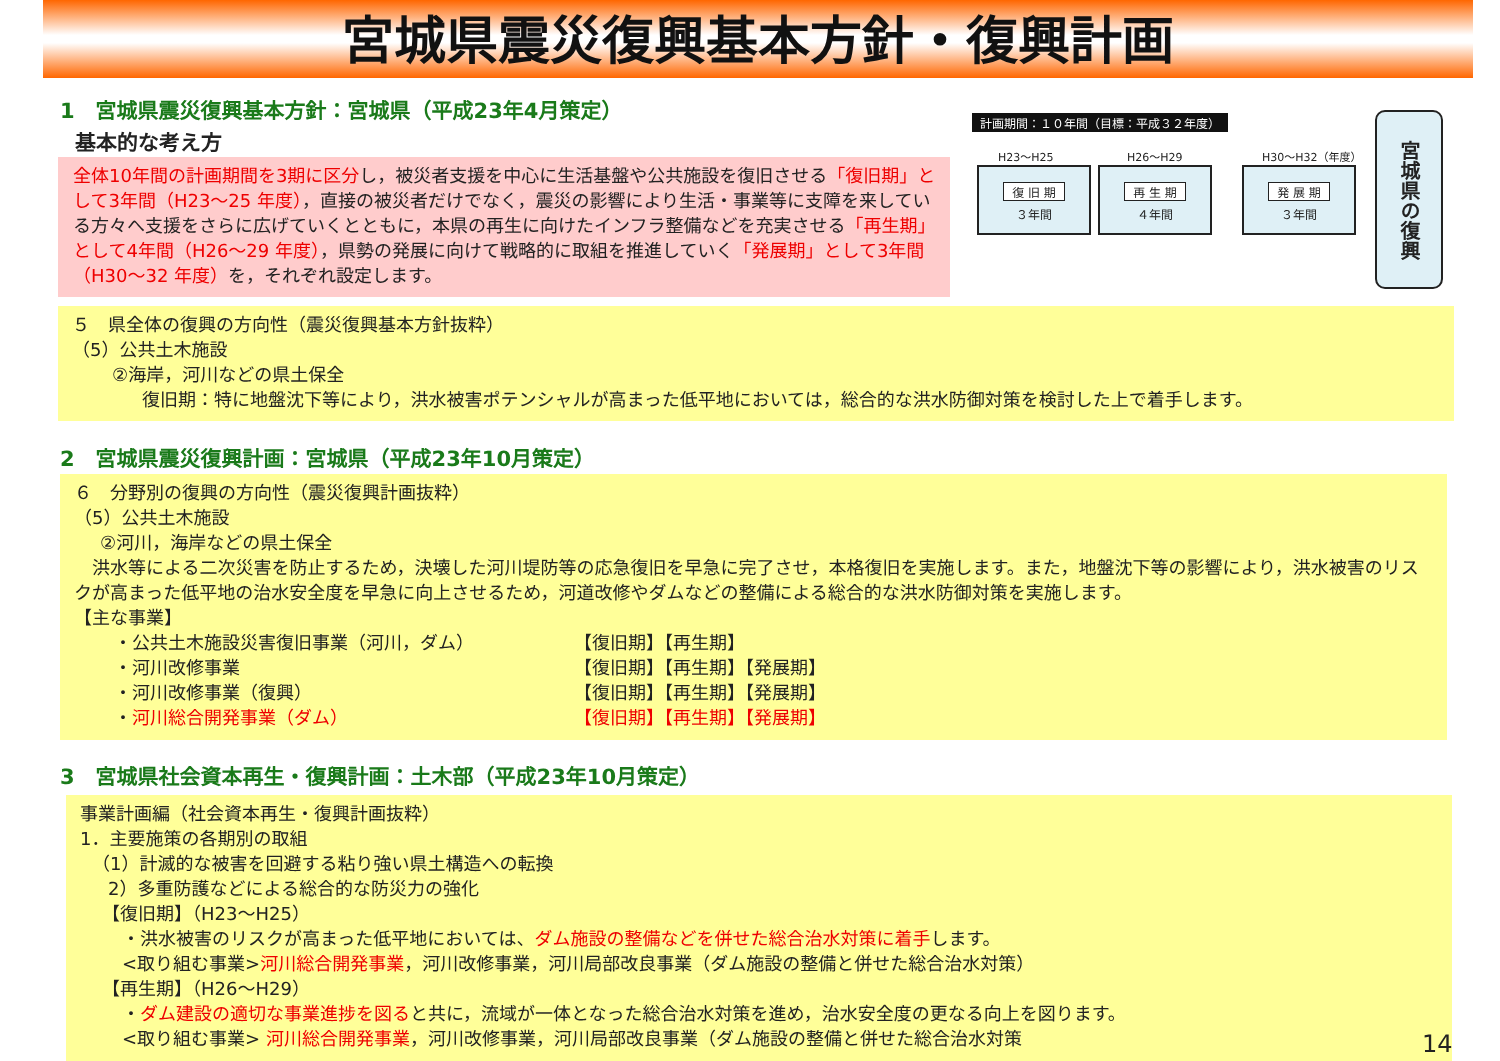宮城県震災復興基本方針・復興計画
1　宮城県震災復興基本方針：宮城県（平成23年4月策定）
基本的な考え方
全体10年間の計画期間を3期に区分し，被災者支援を中心に生活基盤や公共施設を復旧させる「復旧期」として3年間（H23～25 年度），直接の被災者だけでなく，震災の影響により生活・事業等に支障を来している方々へ支援をさらに広げていくとともに，本県の再生に向けたインフラ整備などを充実させる「再生期」として4年間（H26～29 年度），県勢の発展に向けて戦略的に取組を推進していく「発展期」として3年間（H30～32 年度）を，それぞれ設定します。
計画期間：１０年間（目標：平成３２年度）
H23～H25 H26～H29 H30～H32（年度）
復 旧 期
３年間
再 生 期
４年間
発 展 期
３年間
宮城県の復興
５　県全体の復興の方向性（震災復興基本方針抜粋）
（5）公共土木施設
②海岸，河川などの県土保全
復旧期：特に地盤沈下等により，洪水被害ポテンシャルが高まった低平地においては，総合的な洪水防御対策を検討した上で着手します。
2　宮城県震災復興計画：宮城県（平成23年10月策定）
６　分野別の復興の方向性（震災復興計画抜粋）
（5）公共土木施設
②河川，海岸などの県土保全
　洪水等による二次災害を防止するため，決壊した河川堤防等の応急復旧を早急に完了させ，本格復旧を実施します。また，地盤沈下等の影響により，洪水被害のリスクが高まった低平地の治水安全度を早急に向上させるため，河道改修やダムなどの整備による総合的な洪水防御対策を実施します。
【主な事業】
・公共土木施設災害復旧事業（河川，ダム） 【復旧期】【再生期】 ・河川改修事業 【復旧期】【再生期】【発展期】 ・河川改修事業（復興） 【復旧期】【再生期】【発展期】 ・河川総合開発事業（ダム） 【復旧期】【再生期】【発展期】
3　宮城県社会資本再生・復興計画：土木部（平成23年10月策定）
事業計画編（社会資本再生・復興計画抜粋）
1．主要施策の各期別の取組
（1）計滅的な被害を回避する粘り強い県土構造への転換
2）多重防護などによる総合的な防災力の強化
【復旧期】（H23～H25）
・洪水被害のリスクが高まった低平地においては、ダム施設の整備などを併せた総合治水対策に着手します。
<取り組む事業>河川総合開発事業，河川改修事業，河川局部改良事業（ダム施設の整備と併せた総合治水対策）
【再生期】（H26～H29）
・ダム建設の適切な事業進捗を図ると共に，流域が一体となった総合治水対策を進め，治水安全度の更なる向上を図ります。
<取り組む事業> 河川総合開発事業，河川改修事業，河川局部改良事業（ダム施設の整備と併せた総合治水対策
14